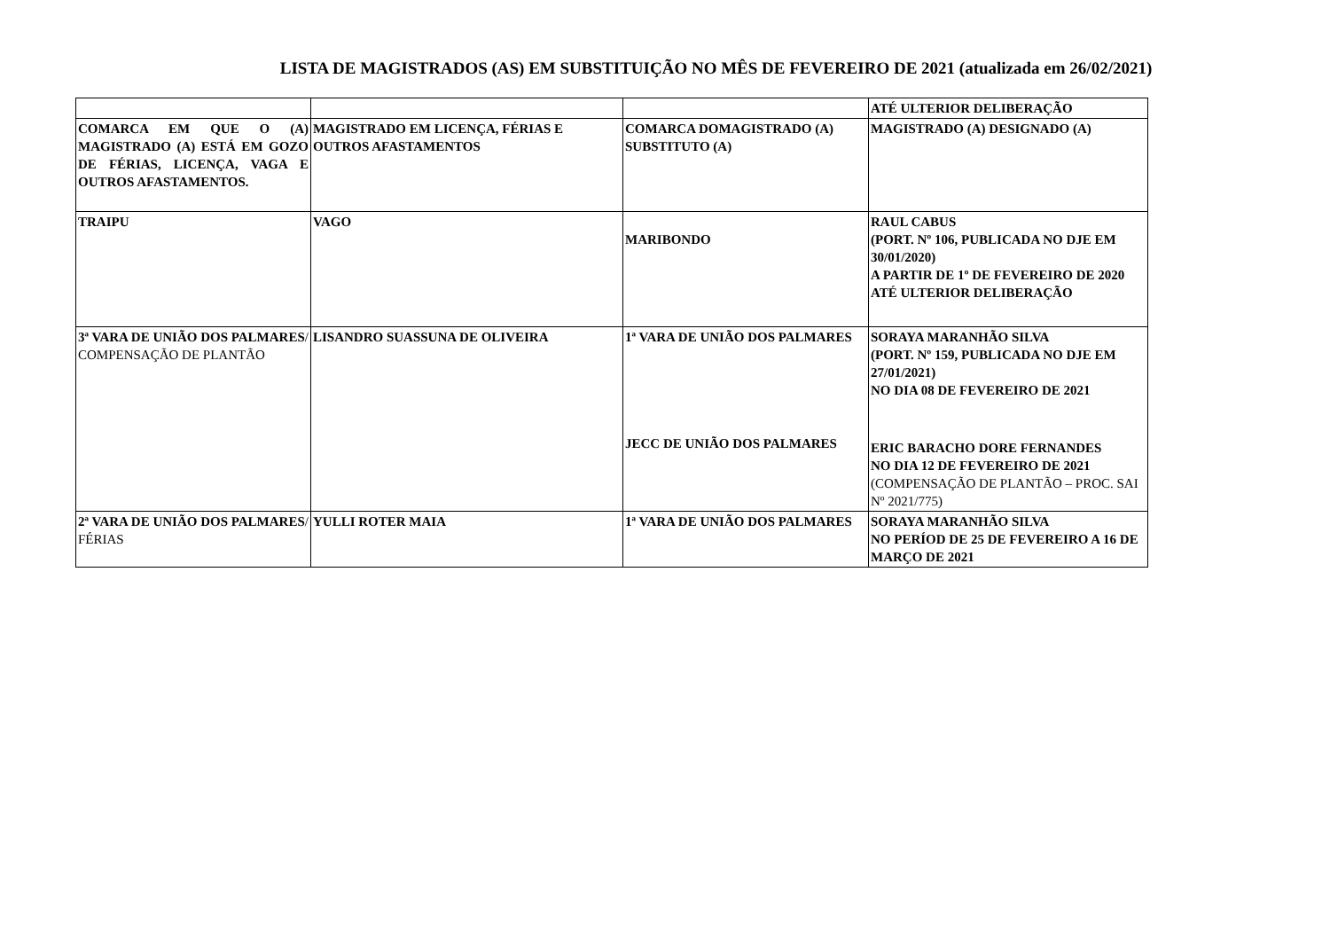LISTA DE MAGISTRADOS (AS) EM SUBSTITUIÇÃO NO MÊS DE FEVEREIRO DE 2021 (atualizada em 26/02/2021)
| | | | ATÉ ULTERIOR DELIBERAÇÃO |
| --- | --- | --- | --- |
| COMARCA EM QUE O (A) MAGISTRADO (A) ESTÁ EM GOZO DE FÉRIAS, LICENÇA, VAGA E OUTROS AFASTAMENTOS. | MAGISTRADO EM LICENÇA, FÉRIAS E OUTROS AFASTAMENTOS | COMARCA DOMAGISTRADO (A) SUBSTITUTO (A) | MAGISTRADO (A) DESIGNADO (A) |
| TRAIPU | VAGO | MARIBONDO | RAUL CABUS (PORT. Nº 106, PUBLICADA NO DJE EM 30/01/2020) A PARTIR DE 1º DE FEVEREIRO DE 2020 ATÉ ULTERIOR DELIBERAÇÃO |
| 3ª VARA DE UNIÃO DOS PALMARES / COMPENSAÇÃO DE PLANTÃO | LISANDRO SUASSUNA DE OLIVEIRA | 1ª VARA DE UNIÃO DOS PALMARES JECC DE UNIÃO DOS PALMARES | SORAYA MARANHÃO SILVA (PORT. Nº 159, PUBLICADA NO DJE EM 27/01/2021) NO DIA 08 DE FEVEREIRO DE 2021 ERIC BARACHO DORE FERNANDES NO DIA 12 DE FEVEREIRO DE 2021 (COMPENSAÇÃO DE PLANTÃO – PROC. SAI Nº 2021/775) |
| 2ª VARA DE UNIÃO DOS PALMARES / FÉRIAS | YULLI ROTER MAIA | 1ª VARA DE UNIÃO DOS PALMARES | SORAYA MARANHÃO SILVA NO PERÍOD DE 25 DE FEVEREIRO A 16 DE MARÇO DE 2021 |